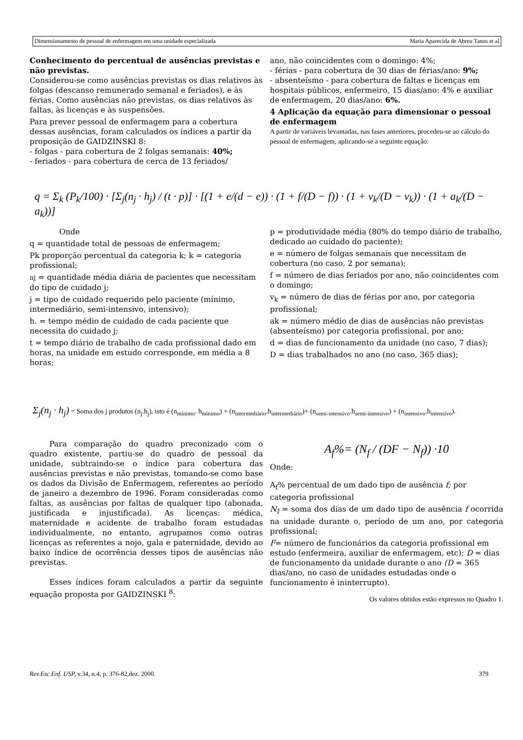Dimensionamento de pessoal de enfermagem em uma unidade especializada Maria Aparecida de Abreu Tanos et al
Conhecimento do percentual de ausências previstas e não previstas.
Considerou-se como ausências previstas os dias relativos às folgas (descanso remunerado semanal e feriados), e às férias. Como ausências não previstas, os dias relativos às faltas, às licenças e às suspensões.
Para prever pessoal de enfermagem para a cobertura dessas ausências, foram calculados os índices a partir da proposição de GAIDZINSKI 8:
- folgas - para cobertura de 2 folgas semanais: 40%;
- feriados - para cobertura de cerca de 13 feriados/
ano, não coincidentes com o domingo: 4%;
- férias - para cobertura de 30 dias de férias/ano: 9%;
- absenteísmo - para cobertura de faltas e licenças em hospitais públicos, enfermeiro, 15 dias/ano: 4% e auxiliar de enfermagem, 20 dias/ano: 6%.
4 Aplicação da equação para dimensionar o pessoal de enfermagem
A partir de variáveis levantadas, nas fases anteriores, procedeu-se ao cálculo do pessoal de enfermagem, aplicando-se a seguinte equação:
q = Σ<sub>k</sub> (P<sub>k</sub>/100) · [Σ<sub>j</sub>(n<sub>j</sub> · h<sub>j</sub>) / (t · p)] · [(1 + e/(d − e)) · (1 + f/(D − f)) · (1 + v<sub>k</sub>/(D − v<sub>k</sub>)) · (1 + a<sub>k</sub>/(D − a<sub>k</sub>))]
Onde
q = quantidade total de pessoas de enfermagem;
Pk proporção percentual da categoria k; k = categoria profissional;
nj = quantidade média diária de pacientes que necessitam do tipo de cuidado j;
j = tipo de cuidado requerido pelo paciente (mínimo, intermediário, semi-intensivo, intensivo);
h. = tempo médio de cuidado de cada paciente que necessita do cuidado j;
t = tempo diário de trabalho de cada profissional dado em horas, na unidade em estudo corresponde, em média a 8 horas;
p = produtividade média (80% do tempo diário de trabalho, dedicado ao cuidado do paciente);
e = número de folgas semanais que necessitam de cobertura (no caso, 2 por semana);
f = número de dias feriados por ano, não coincidentes com o domingo;
v<sub>k</sub> = número de dias de férias por ano, por categoria profissional;
ak = número médio de dias de ausências não previstas (absenteísmo) por categoria profissional, por ano;
d = dias de funcionamento da unidade (no caso, 7 dias);
D = dias trabalhados no ano (no caso, 365 dias);
Σ<sub>j</sub>(n<sub>j</sub> · h<sub>j</sub>) = Soma dos j produtos (n<sub>j</sub>.h<sub>j</sub>), isto é (n<sub>mínimo</sub>. h<sub>mínimo</sub>) + (n<sub>intermediário</sub>.h<sub>intermediário</sub>)+ (n<sub>semi-intensivo</sub>.h<sub>semi-intensivo</sub>) + (n<sub>intensivo</sub>.h<sub>intensivo</sub>).
Para comparação do quadro preconizado com o quadro existente, partiu-se do quadro de pessoal da unidade, subtraindo-se o índice para cobertura das ausências previstas e não previstas, tomando-se como base os dados da Divisão de Enfermagem, referentes ao período de janeiro a dezembro de 1996. Foram consideradas como faltas, as ausências por faltas de qualquer tipo (abonada, justificada e injustificada). As licenças: médica, maternidade e acidente de trabalho foram estudadas individualmente, no entanto, agrupamos como outras licenças as referentes a nojo, gala e paternidade, devido ao baixo índice de ocorrência desses tipos de ausências não previstas.
Esses índices foram calculados a partir da seguinte equação proposta por GAIDZINSKI <sup>8</sup>:
A<sub>f</sub>%= (N<sub>f</sub> / (DF − N<sub>f</sub>)) ·10
Onde:
A<sub>f</sub>% percentual de um dado tipo de ausência f; por categoria profissional
N<sub>I</sub> = soma dos dias de um dado tipo de ausência f ocorrida na unidade durante o, período de um ano, por categoria profissional;
F= número de funcionários da categoria profissional em estudo (enfermeira, auxiliar de enfermagem, etc); D = dias de funcionamento da unidade durante o ano (D = 365 dias/ano, no caso de unidades estudadas onde o funcionamento é ininterrupto).
Os valores obtidos estão expressos no Quadro 1.
Rev.Esc.Enf. USP, v.34, n.4, p. 376-82,dez. 2000. 379